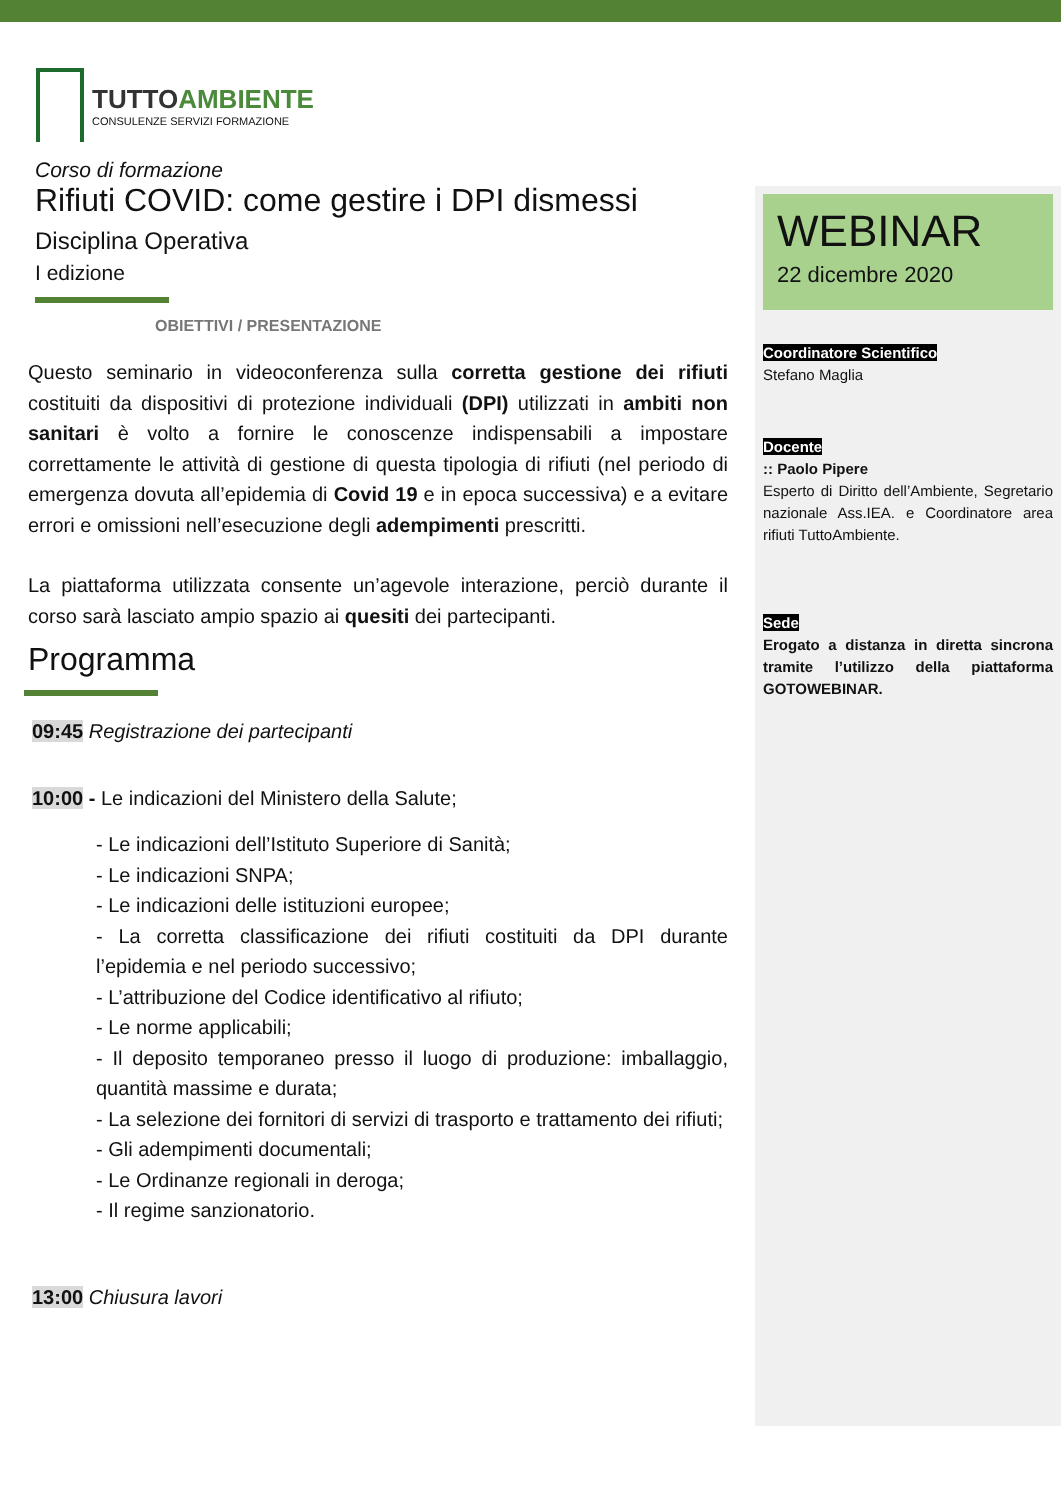TUTTOAMBIENTE
CONSULENZE SERVIZI FORMAZIONE
Corso di formazione
Rifiuti COVID: come gestire i DPI dismessi
Disciplina Operativa
I edizione
OBIETTIVI / PRESENTAZIONE
Questo seminario in videoconferenza sulla corretta gestione dei rifiuti costituiti da dispositivi di protezione individuali (DPI) utilizzati in ambiti non sanitari è volto a fornire le conoscenze indispensabili a impostare correttamente le attività di gestione di questa tipologia di rifiuti (nel periodo di emergenza dovuta all’epidemia di Covid 19 e in epoca successiva) e a evitare errori e omissioni nell’esecuzione degli adempimenti prescritti.
La piattaforma utilizzata consente un’agevole interazione, perciò durante il corso sarà lasciato ampio spazio ai quesiti dei partecipanti.
Programma
09:45 Registrazione dei partecipanti
10:00 - Le indicazioni del Ministero della Salute;
- Le indicazioni dell’Istituto Superiore di Sanità;
- Le indicazioni SNPA;
- Le indicazioni delle istituzioni europee;
- La corretta classificazione dei rifiuti costituiti da DPI durante l’epidemia e nel periodo successivo;
- L’attribuzione del Codice identificativo al rifiuto;
- Le norme applicabili;
- Il deposito temporaneo presso il luogo di produzione: imballaggio, quantità massime e durata;
- La selezione dei fornitori di servizi di trasporto e trattamento dei rifiuti;
- Gli adempimenti documentali;
- Le Ordinanze regionali in deroga;
- Il regime sanzionatorio.
13:00 Chiusura lavori
WEBINAR
22 dicembre 2020
Coordinatore Scientifico
Stefano Maglia
Docente
:: Paolo Pipere
Esperto di Diritto dell’Ambiente, Segretario nazionale Ass.IEA. e Coordinatore area rifiuti TuttoAmbiente.
Sede
Erogato a distanza in diretta sincrona tramite l’utilizzo della piattaforma GOTOWEBINAR.